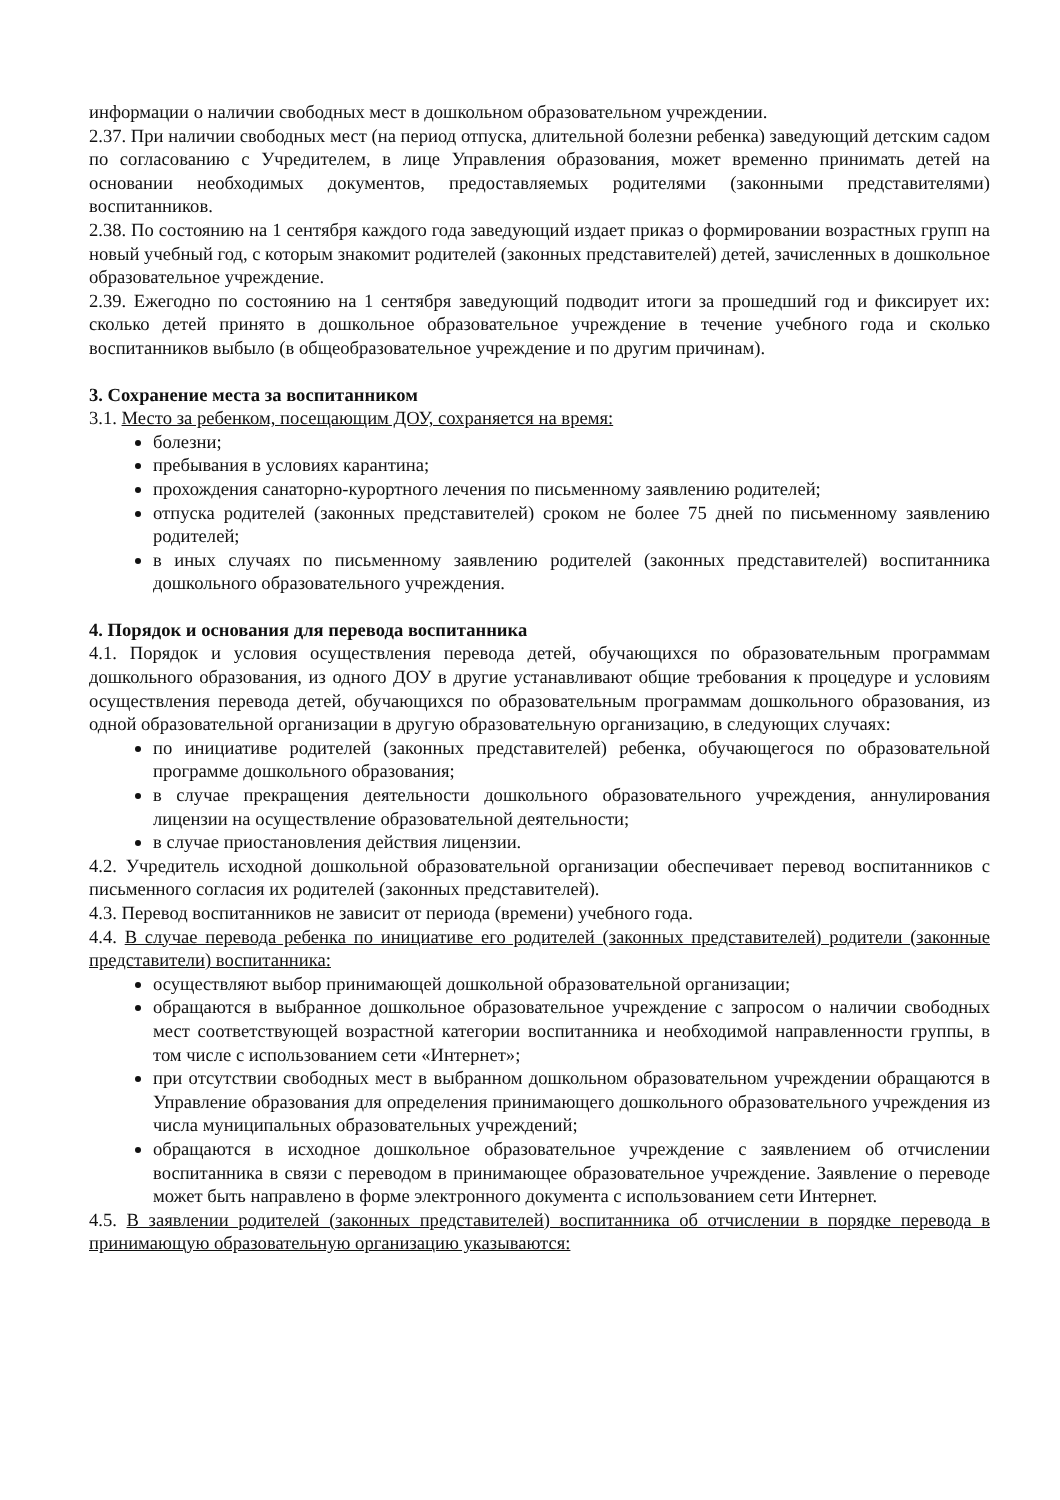информации о наличии свободных мест в дошкольном образовательном учреждении.
2.37. При наличии свободных мест (на период отпуска, длительной болезни ребенка) заведующий детским садом по согласованию с Учредителем, в лице Управления образования, может временно принимать детей на основании необходимых документов, предоставляемых родителями (законными представителями) воспитанников.
2.38. По состоянию на 1 сентября каждого года заведующий издает приказ о формировании возрастных групп на новый учебный год, с которым знакомит родителей (законных представителей) детей, зачисленных в дошкольное образовательное учреждение.
2.39. Ежегодно по состоянию на 1 сентября заведующий подводит итоги за прошедший год и фиксирует их: сколько детей принято в дошкольное образовательное учреждение в течение учебного года и сколько воспитанников выбыло (в общеобразовательное учреждение и по другим причинам).
3. Сохранение места за воспитанником
3.1. Место за ребенком, посещающим ДОУ, сохраняется на время:
болезни;
пребывания в условиях карантина;
прохождения санаторно-курортного лечения по письменному заявлению родителей;
отпуска родителей (законных представителей) сроком не более 75 дней по письменному заявлению родителей;
в иных случаях по письменному заявлению родителей (законных представителей) воспитанника дошкольного образовательного учреждения.
4. Порядок и основания для перевода воспитанника
4.1. Порядок и условия осуществления перевода детей, обучающихся по образовательным программам дошкольного образования, из одного ДОУ в другие устанавливают общие требования к процедуре и условиям осуществления перевода детей, обучающихся по образовательным программам дошкольного образования, из одной образовательной организации в другую образовательную организацию, в следующих случаях:
по инициативе родителей (законных представителей) ребенка, обучающегося по образовательной программе дошкольного образования;
в случае прекращения деятельности дошкольного образовательного учреждения, аннулирования лицензии на осуществление образовательной деятельности;
в случае приостановления действия лицензии.
4.2. Учредитель исходной дошкольной образовательной организации обеспечивает перевод воспитанников с письменного согласия их родителей (законных представителей).
4.3. Перевод воспитанников не зависит от периода (времени) учебного года.
4.4. В случае перевода ребенка по инициативе его родителей (законных представителей) родители (законные представители) воспитанника:
осуществляют выбор принимающей дошкольной образовательной организации;
обращаются в выбранное дошкольное образовательное учреждение с запросом о наличии свободных мест соответствующей возрастной категории воспитанника и необходимой направленности группы, в том числе с использованием сети «Интернет»;
при отсутствии свободных мест в выбранном дошкольном образовательном учреждении обращаются в Управление образования для определения принимающего дошкольного образовательного учреждения из числа муниципальных образовательных учреждений;
обращаются в исходное дошкольное образовательное учреждение с заявлением об отчислении воспитанника в связи с переводом в принимающее образовательное учреждение. Заявление о переводе может быть направлено в форме электронного документа с использованием сети Интернет.
4.5. В заявлении родителей (законных представителей) воспитанника об отчислении в порядке перевода в принимающую образовательную организацию указываются: